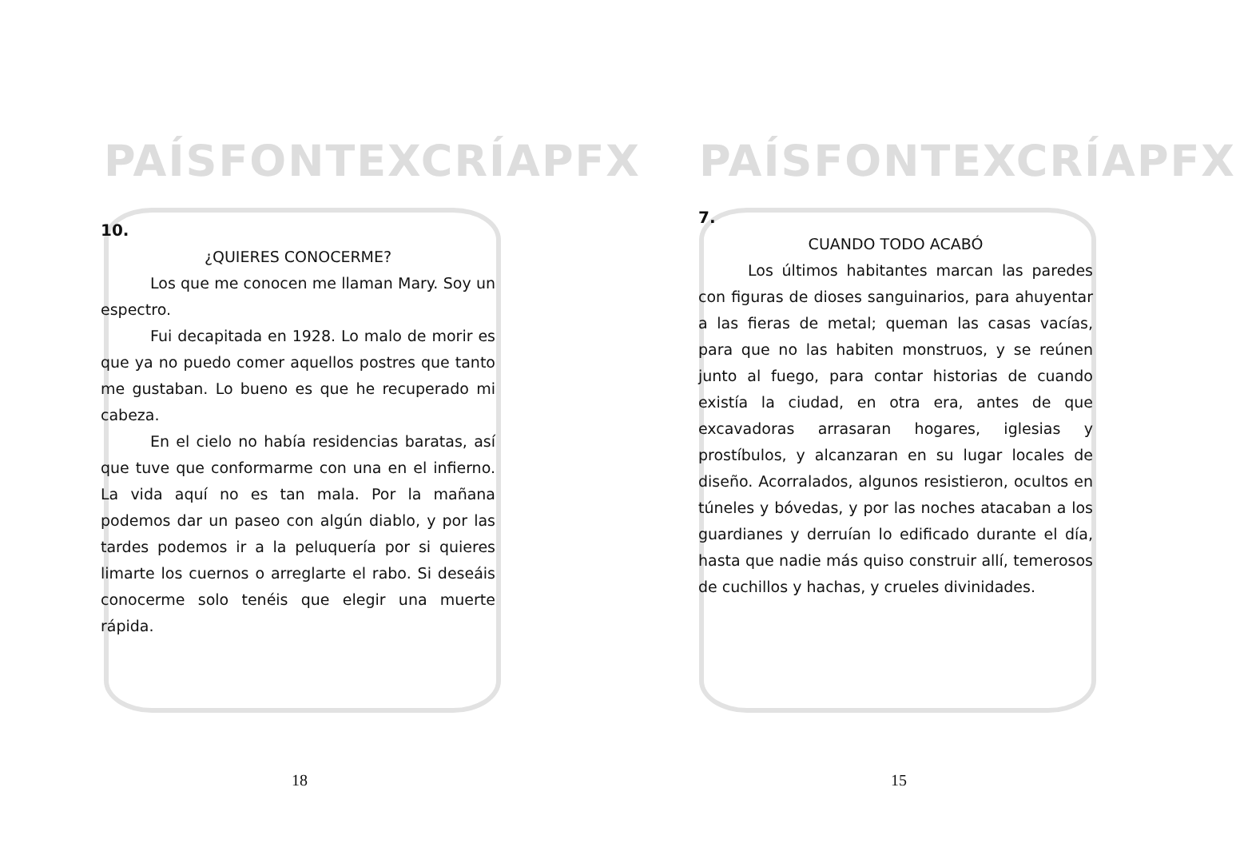PAÍSFONTEXCRÍAPFX
10.
¿QUIERES CONOCERME?
Los que me conocen me llaman Mary. Soy un espectro.
Fui decapitada en 1928. Lo malo de morir es que ya no puedo comer aquellos postres que tanto me gustaban. Lo bueno es que he recuperado mi cabeza.
En el cielo no había residencias baratas, así que tuve que conformarme con una en el infierno. La vida aquí no es tan mala. Por la mañana podemos dar un paseo con algún diablo, y por las tardes podemos ir a la peluquería por si quieres limarte los cuernos o arreglarte el rabo. Si deseáis conocerme solo tenéis que elegir una muerte rápida.
18
PAÍSFONTEXCRÍAPFX
7.
CUANDO TODO ACABÓ
Los últimos habitantes marcan las paredes con figuras de dioses sanguinarios, para ahuyentar a las fieras de metal; queman las casas vacías, para que no las habiten monstruos, y se reúnen junto al fuego, para contar historias de cuando existía la ciudad, en otra era, antes de que excavadoras arrasaran hogares, iglesias y prostíbulos, y alcanzaran en su lugar locales de diseño. Acorralados, algunos resistieron, ocultos en túneles y bóvedas, y por las noches atacaban a los guardianes y derruían lo edificado durante el día, hasta que nadie más quiso construir allí, temerosos de cuchillos y hachas, y crueles divinidades.
15